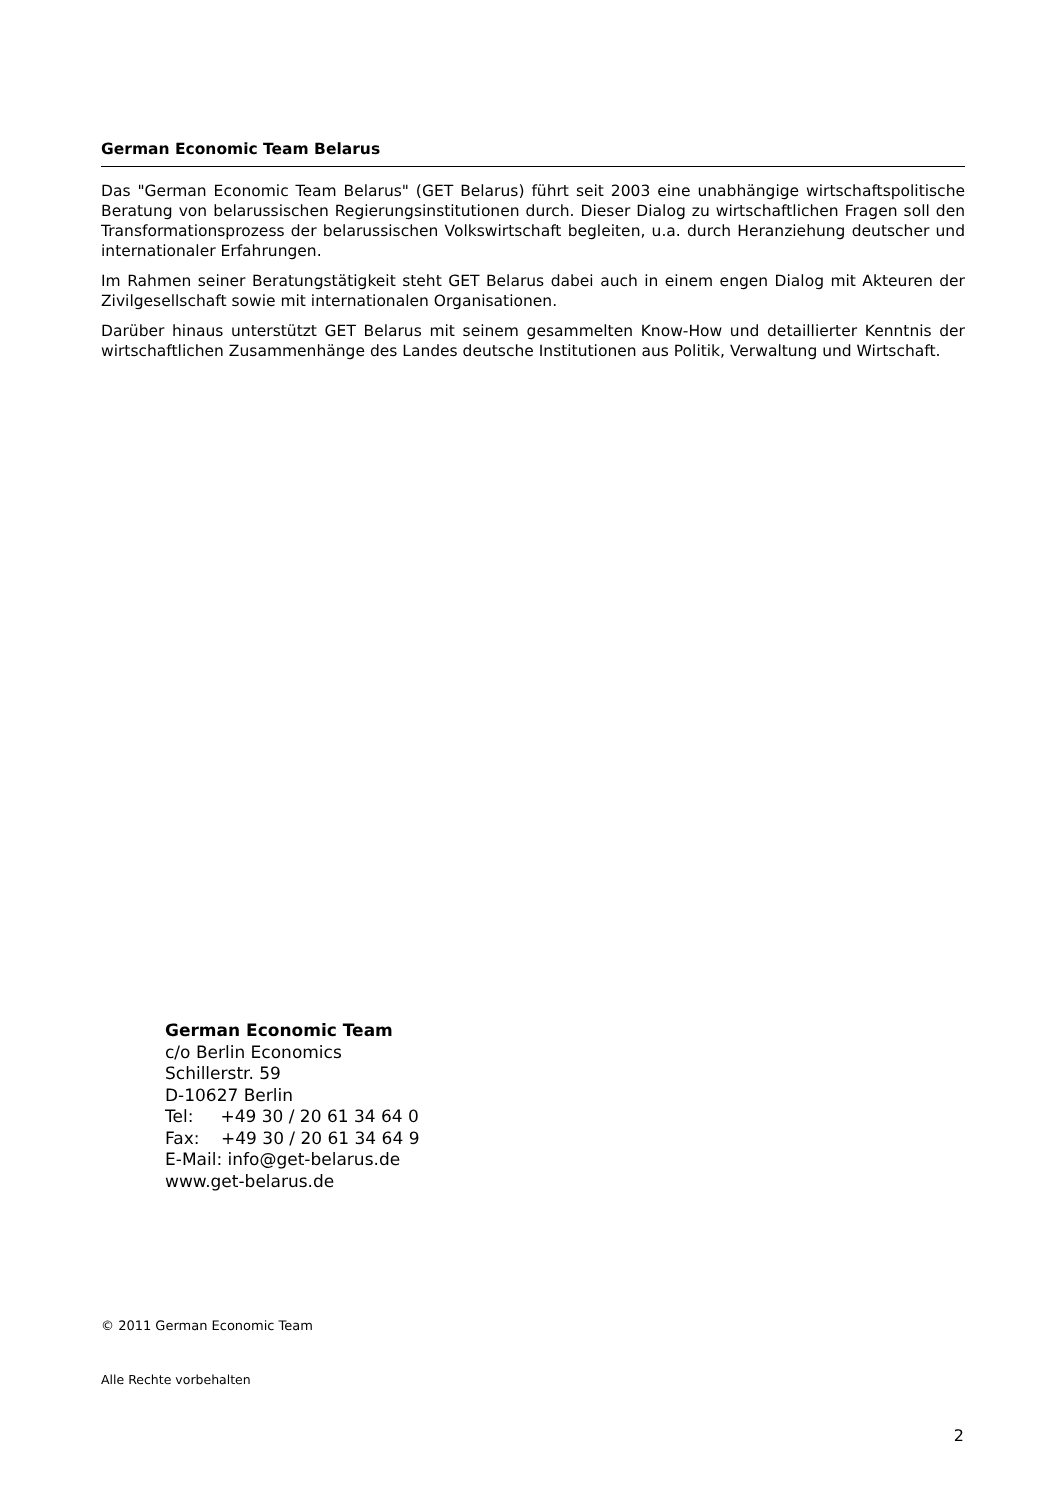German Economic Team Belarus
Das "German Economic Team Belarus" (GET Belarus) führt seit 2003 eine unabhängige wirtschaftspolitische Beratung von belarussischen Regierungsinstitutionen durch. Dieser Dialog zu wirtschaftlichen Fragen soll den Transformationsprozess der belarussischen Volkswirtschaft begleiten, u.a. durch Heranziehung deutscher und internationaler Erfahrungen.
Im Rahmen seiner Beratungstätigkeit steht GET Belarus dabei auch in einem engen Dialog mit Akteuren der Zivilgesellschaft sowie mit internationalen Organisationen.
Darüber hinaus unterstützt GET Belarus mit seinem gesammelten Know-How und detaillierter Kenntnis der wirtschaftlichen Zusammenhänge des Landes deutsche Institutionen aus Politik, Verwaltung und Wirtschaft.
German Economic Team
c/o Berlin Economics
Schillerstr. 59
D-10627 Berlin
Tel: +49 30 / 20 61 34 64 0
Fax: +49 30 / 20 61 34 64 9
E-Mail: info@get-belarus.de
www.get-belarus.de
© 2011 German Economic Team
Alle Rechte vorbehalten
2